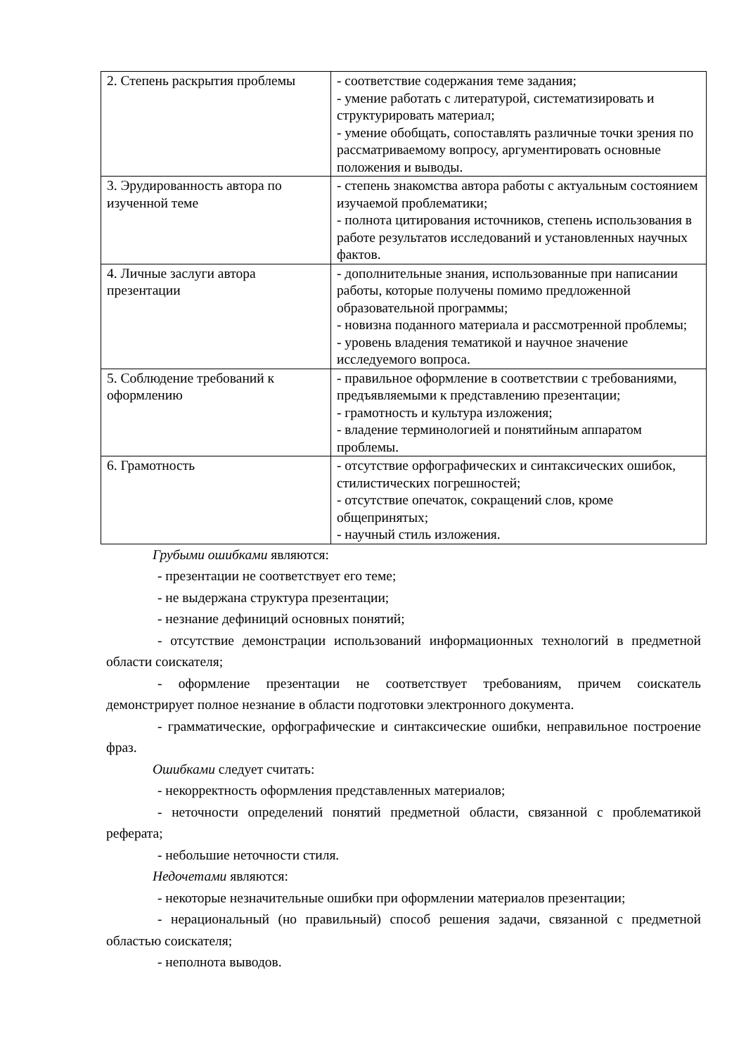| 2. Степень раскрытия проблемы | - соответствие содержания теме задания; - умение работать с литературой, систематизировать и структурировать материал; - умение обобщать, сопоставлять различные точки зрения по рассматриваемому вопросу, аргументировать основные положения и выводы. |
| 3. Эрудированность автора по изученной теме | - степень знакомства автора работы с актуальным состоянием изучаемой проблематики; - полнота цитирования источников, степень использования в работе результатов исследований и установленных научных фактов. |
| 4. Личные заслуги автора презентации | - дополнительные знания, использованные при написании работы, которые получены помимо предложенной образовательной программы; - новизна поданного материала и рассмотренной проблемы; - уровень владения тематикой и научное значение исследуемого вопроса. |
| 5. Соблюдение требований к оформлению | - правильное оформление в соответствии с требованиями, предъявляемыми к представлению презентации; - грамотность и культура изложения; - владение терминологией и понятийным аппаратом проблемы. |
| 6. Грамотность | - отсутствие орфографических и синтаксических ошибок, стилистических погрешностей; - отсутствие опечаток, сокращений слов, кроме общепринятых; - научный стиль изложения. |
Грубыми ошибками являются:
- презентации не соответствует его теме;
- не выдержана структура презентации;
- незнание дефиниций основных понятий;
- отсутствие демонстрации использований информационных технологий в предметной области соискателя;
- оформление презентации не соответствует требованиям, причем соискатель демонстрирует полное незнание в области подготовки электронного документа.
- грамматические, орфографические и синтаксические ошибки, неправильное построение фраз.
Ошибками следует считать:
- некорректность оформления представленных материалов;
- неточности определений понятий предметной области, связанной с проблематикой реферата;
- небольшие неточности стиля.
Недочетами являются:
- некоторые незначительные ошибки при оформлении материалов презентации;
- нерациональный (но правильный) способ решения задачи, связанной с предметной областью соискателя;
- неполнота выводов.